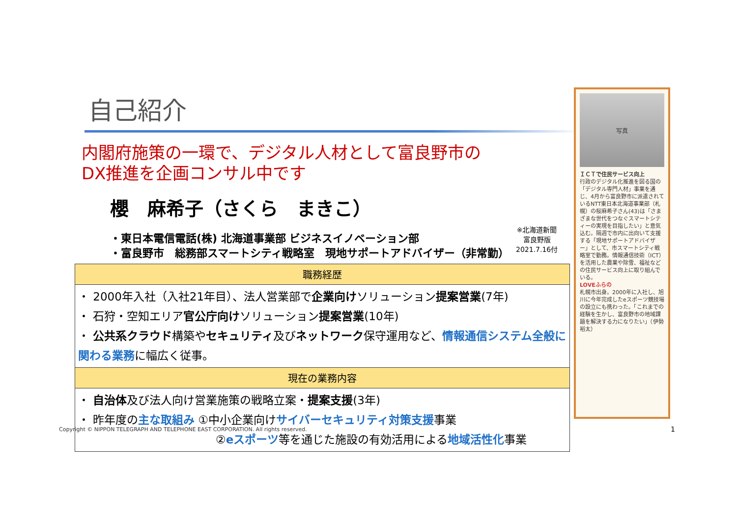自己紹介
内閣府施策の一環で、デジタル人材として富良野市の
DX推進を企画コンサル中です
櫻　麻希子（さくら　まきこ）
・東日本電信電話(株) 北海道事業部 ビジネスイノベーション部
・富良野市　総務部スマートシティ戦略室　現地サポートアドバイザー（非常勤）
| 職務経歴 |
| --- |
| ・ 2000年入社（入社21年目）、法人営業部で 企業向け ソリューション 提案営業 (7年) ・ 石狩・空知エリア 官公庁向け ソリューション 提案営業 (10年) ・ 公共系クラウド 構築や セキュリティ 及び ネットワーク 保守運用など、 情報通信システム全般に関わる業務 に幅広く従事。 |
| 現在の業務内容 |
| ・ 自治体 及び法人向け営業施策の戦略立案・ 提案支援 (3年) ・ 昨年度の 主な取組み ①中小企業向け サイバーセキュリティ対策支援 事業 ② eスポーツ 等を通じた施設の有効活用による 地域活性化 事業 |
※北海道新聞
富良野版
2021.7.16付
写真
ＩＣＴで住民サービス向上
行政のデジタル化推進を図る国の「デジタル専門人材」事業を通じ、4月から富良野市に派遣されているNTT東日本北海道事業部（札幌）の桜麻希子さん(43)は「さまざまな世代をつなぐスマートシティーの実現を目指したい」と意気込む。隔週で市内に出向いて支援する「現地サポートアドバイザー」として、市スマートシティ戦略室で勤務。情報通信技術（ICT）を活用した農業や除雪、福祉などの住民サービス向上に取り組んでいる。
LOVEふらの
札幌市出身。2000年に入社し、旭川に今年完成したeスポーツ競技場の設立にも携わった。「これまでの経験を生かし、富良野市の地域課題を解決する力になりたい」（伊勢裕太）
Copyright © NIPPON TELEGRAPH AND TELEPHONE EAST CORPORATION. All rights reserved.
1